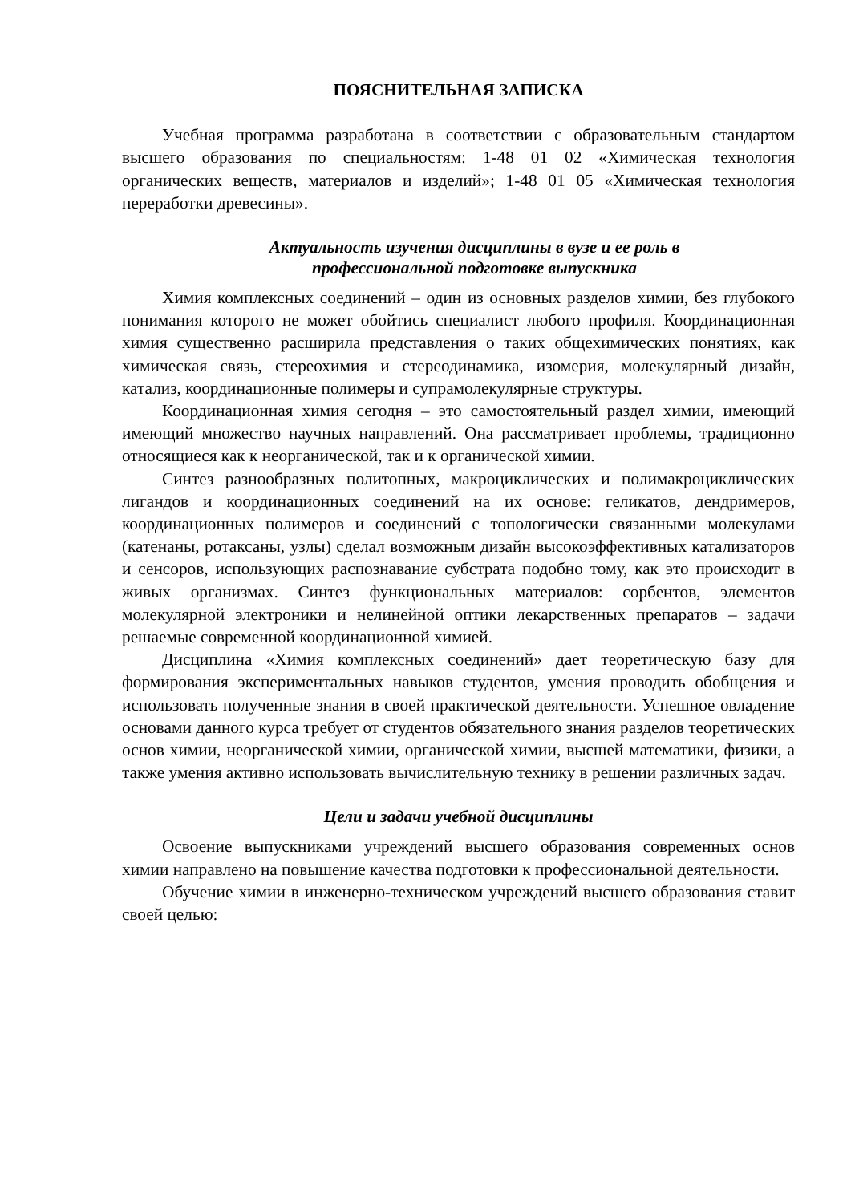ПОЯСНИТЕЛЬНАЯ ЗАПИСКА
Учебная программа разработана в соответствии с образовательным стандартом высшего образования по специальностям: 1-48 01 02 «Химическая технология органических веществ, материалов и изделий»; 1-48 01 05 «Химическая технология переработки древесины».
Актуальность изучения дисциплины в вузе и ее роль в
профессиональной подготовке выпускника
Химия комплексных соединений – один из основных разделов химии, без глубокого понимания которого не может обойтись специалист любого профиля. Координационная химия существенно расширила представления о таких общехимических понятиях, как химическая связь, стереохимия и стереодинамика, изомерия, молекулярный дизайн, катализ, координационные полимеры и супрамолекулярные структуры.
Координационная химия сегодня – это самостоятельный раздел химии, имеющий имеющий множество научных направлений. Она рассматривает проблемы, традиционно относящиеся как к неорганической, так и к органической химии.
Синтез разнообразных политопных, макроциклических и полимакроциклических лигандов и координационных соединений на их основе: геликатов, дендримеров, координационных полимеров и соединений с топологически связанными молекулами (катенаны, ротаксаны, узлы) сделал возможным дизайн высокоэффективных катализаторов и сенсоров, использующих распознавание субстрата подобно тому, как это происходит в живых организмах. Синтез функциональных материалов: сорбентов, элементов молекулярной электроники и нелинейной оптики лекарственных препаратов – задачи решаемые современной координационной химией.
Дисциплина «Химия комплексных соединений» дает теоретическую базу для формирования экспериментальных навыков студентов, умения проводить обобщения и использовать полученные знания в своей практической деятельности. Успешное овладение основами данного курса требует от студентов обязательного знания разделов теоретических основ химии, неорганической химии, органической химии, высшей математики, физики, а также умения активно использовать вычислительную технику в решении различных задач.
Цели и задачи учебной дисциплины
Освоение выпускниками учреждений высшего образования современных основ химии направлено на повышение качества подготовки к профессиональной деятельности.
Обучение химии в инженерно-техническом учреждений высшего образования ставит своей целью: